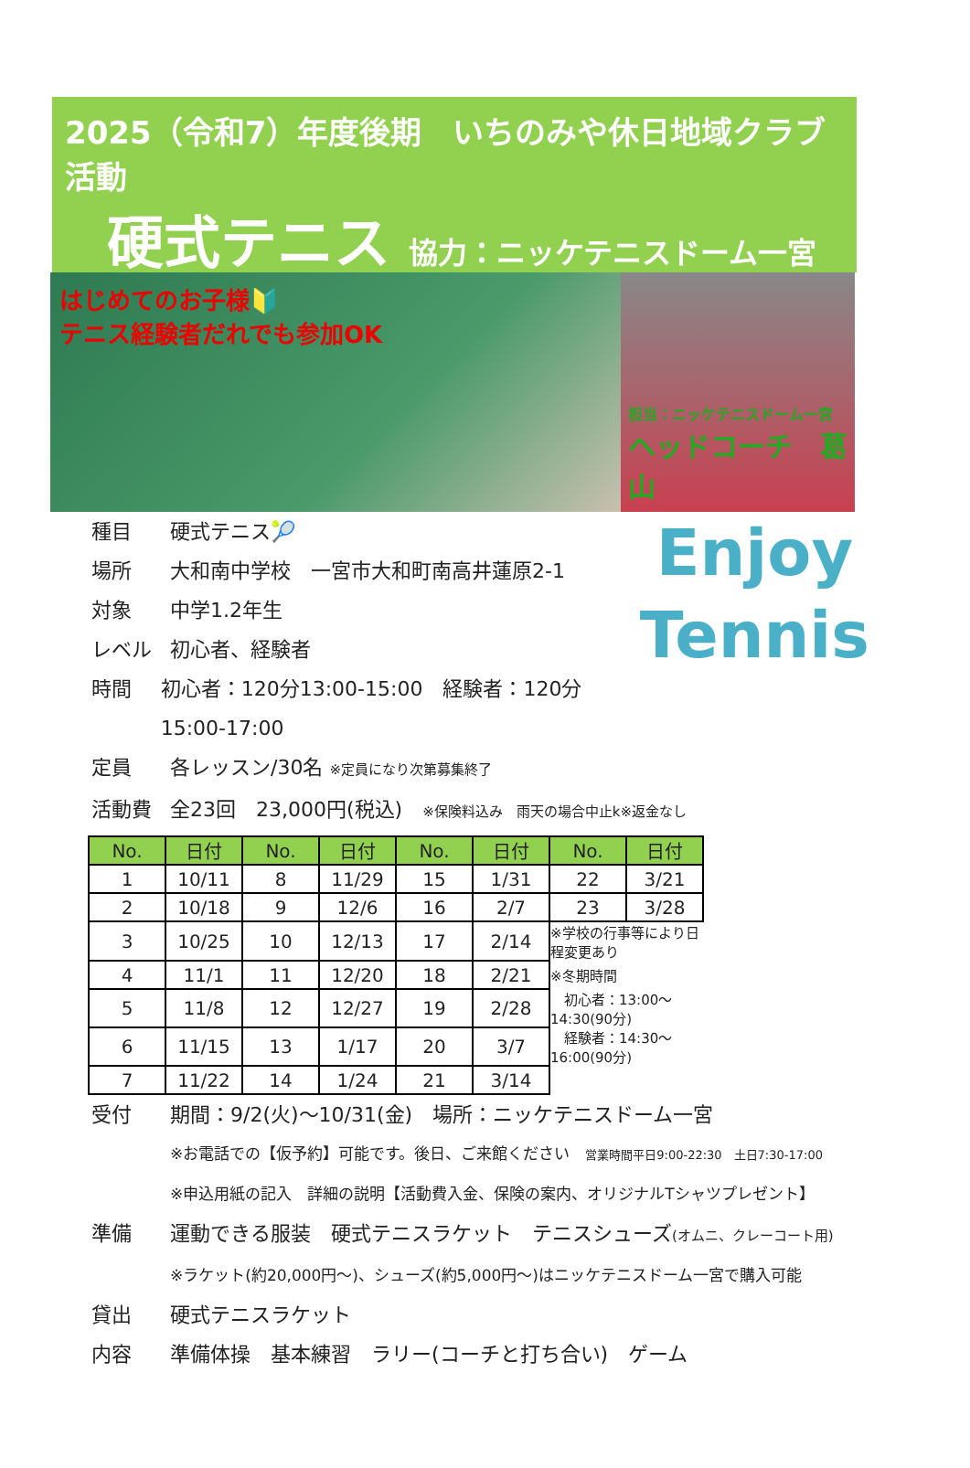2025（令和7）年度後期　いちのみや休日地域クラブ活動
硬式テニス 協力：ニッケテニスドーム一宮
はじめてのお子様🔰
テニス経験者だれでも参加OK
担当：ニッケテニスドーム一宮
ヘッドコーチ　葛山
Enjoy
Tennis
種目 硬式テニス🎾
場所 大和南中学校　一宮市大和町南高井蓮原2-1
対象 中学1.2年生
レベル 初心者、経験者
時間 初心者：120分13:00-15:00　経験者：120分15:00-17:00
定員 各レッスン/30名 ※定員になり次第募集終了
活動費 全23回　23,000円(税込)　※保険料込み　雨天の場合中止k※返金なし
| No. | 日付 | No. | 日付 | No. | 日付 | No. | 日付 |
| --- | --- | --- | --- | --- | --- | --- | --- |
| 1 | 10/11 | 8 | 11/29 | 15 | 1/31 | 22 | 3/21 |
| 2 | 10/18 | 9 | 12/6 | 16 | 2/7 | 23 | 3/28 |
| 3 | 10/25 | 10 | 12/13 | 17 | 2/14 | ※学校の行事等により日程変更あり | |
| 4 | 11/1 | 11 | 12/20 | 18 | 2/21 | ※冬期時間 | |
| 5 | 11/8 | 12 | 12/27 | 19 | 2/28 | 初心者：13:00～14:30(90分) | |
| 6 | 11/15 | 13 | 1/17 | 20 | 3/7 | 経験者：14:30～16:00(90分) | |
| 7 | 11/22 | 14 | 1/24 | 21 | 3/14 | | |
受付 期間：9/2(火)～10/31(金)　場所：ニッケテニスドーム一宮
※お電話での【仮予約】可能です。後日、ご来館ください　営業時間平日9:00-22:30　土日7:30-17:00
※申込用紙の記入　詳細の説明【活動費入金、保険の案内、オリジナルTシャツプレゼント】
準備 運動できる服装　硬式テニスラケット　テニスシューズ(オムニ、クレーコート用)
※ラケット(約20,000円～)、シューズ(約5,000円～)はニッケテニスドーム一宮で購入可能
貸出 硬式テニスラケット
内容 準備体操　基本練習　ラリー(コーチと打ち合い)　ゲーム